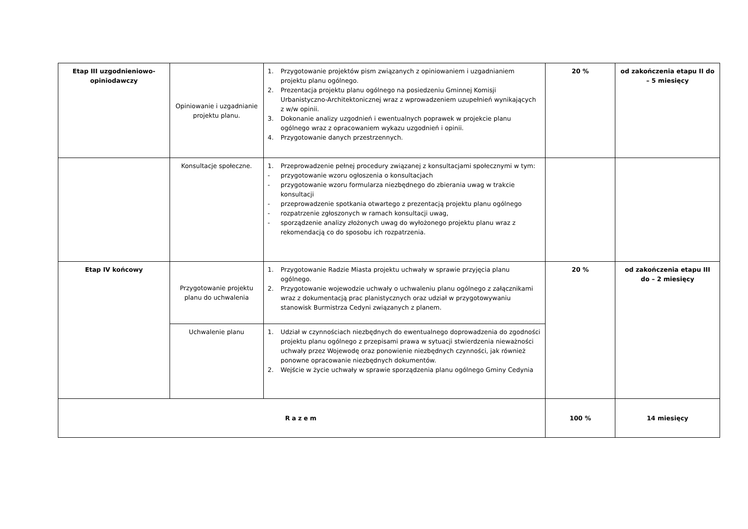| Etap III uzgodnieniowo-opiniodawczy | Opiniowanie i uzgadnianie projektu planu. | 1. Przygotowanie projektów pism związanych z opiniowaniem i uzgadnianiem projektu planu ogólnego. 2. Prezentacja projektu planu ogólnego na posiedzeniu Gminnej Komisji Urbanistyczno-Architektonicznej wraz z wprowadzeniem uzupełnień wynikających z w/w opinii. 3. Dokonanie analizy uzgodnień i ewentualnych poprawek w projekcie planu ogólnego wraz z opracowaniem wykazu uzgodnień i opinii. 4. Przygotowanie danych przestrzennych. | 20 % | od zakończenia etapu II do – 5 miesięcy |
| | Konsultacje społeczne. | 1. Przeprowadzenie pełnej procedury związanej z konsultacjami społecznymi w tym: - przygotowanie wzoru ogłoszenia o konsultacjach - przygotowanie wzoru formularza niezbędnego do zbierania uwag w trakcie konsultacji - przeprowadzenie spotkania otwartego z prezentacją projektu planu ogólnego - rozpatrzenie zgłoszonych w ramach konsultacji uwag, - sporządzenie analizy złożonych uwag do wyłożonego projektu planu wraz z rekomendacją co do sposobu ich rozpatrzenia. | | |
| Etap IV końcowy | Przygotowanie projektu planu do uchwalenia | 1. Przygotowanie Radzie Miasta projektu uchwały w sprawie przyjęcia planu ogólnego. 2. Przygotowanie wojewodzie uchwały o uchwaleniu planu ogólnego z załącznikami wraz z dokumentacją prac planistycznych oraz udział w przygotowywaniu stanowisk Burmistrza Cedyni związanych z planem. | 20 % | od zakończenia etapu III do – 2 miesięcy |
| | Uchwalenie planu | 1. Udział w czynnościach niezbędnych do ewentualnego doprowadzenia do zgodności projektu planu ogólnego z przepisami prawa w sytuacji stwierdzenia nieważności uchwały przez Wojewodę oraz ponowienie niezbędnych czynności, jak również ponowne opracowanie niezbędnych dokumentów. 2. Wejście w życie uchwały w sprawie sporządzenia planu ogólnego Gminy Cedynia | | |
| Razem | | | 100 % | 14 miesięcy |